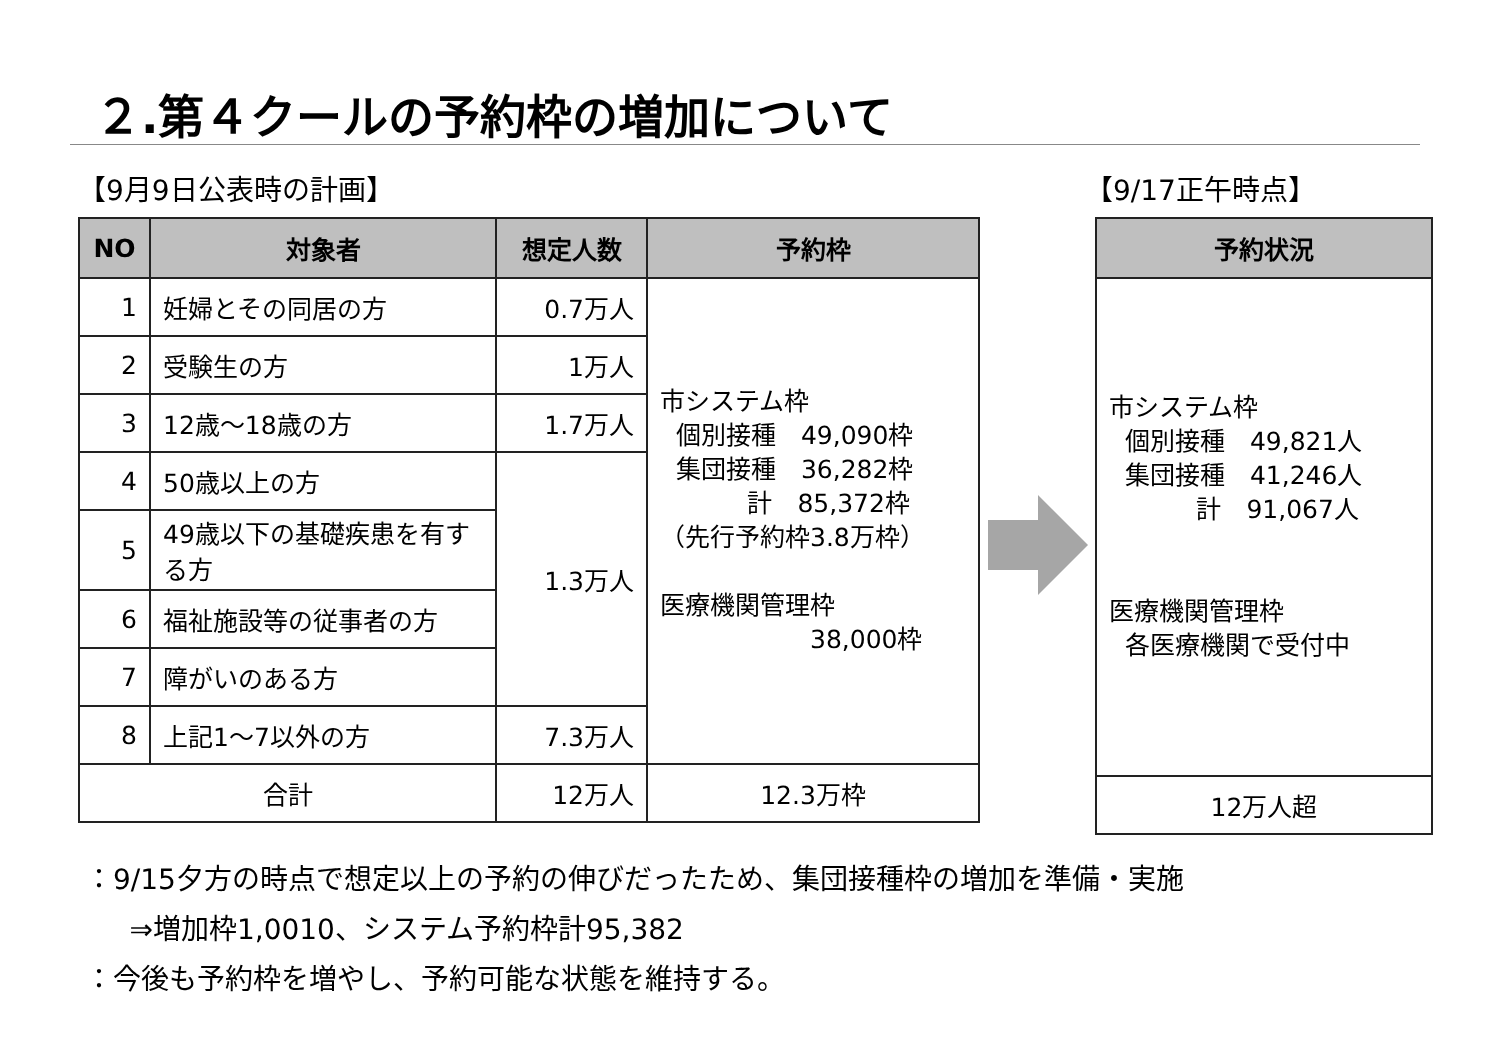２.第４クールの予約枠の増加について
【9月9日公表時の計画】 【9/17正午時点】
| NO | 対象者 | 想定人数 | 予約枠 |
| --- | --- | --- | --- |
| 1 | 妊婦とその同居の方 | 0.7万人 | 市システム枠 個別接種 49,090枠 集団接種 36,282枠 計 85,372枠 （先行予約枠3.8万枠） 医療機関管理枠 38,000枠 |
| 2 | 受験生の方 | 1万人 | |
| 3 | 12歳～18歳の方 | 1.7万人 | |
| 4 | 50歳以上の方 | 1.3万人 | |
| 5 | 49歳以下の基礎疾患を有する方 | | |
| 6 | 福祉施設等の従事者の方 | | |
| 7 | 障がいのある方 | | |
| 8 | 上記1～7以外の方 | 7.3万人 | |
| 合計 | | 12万人 | 12.3万枠 |
| 予約状況 |
| --- |
| 市システム枠 個別接種 49,821人 集団接種 41,246人 計 91,067人 医療機関管理枠 各医療機関で受付中 |
| 12万人超 |
：9/15夕方の時点で想定以上の予約の伸びだったため、集団接種枠の増加を準備・実施
⇒増加枠1,0010、システム予約枠計95,382
：今後も予約枠を増やし、予約可能な状態を維持する。